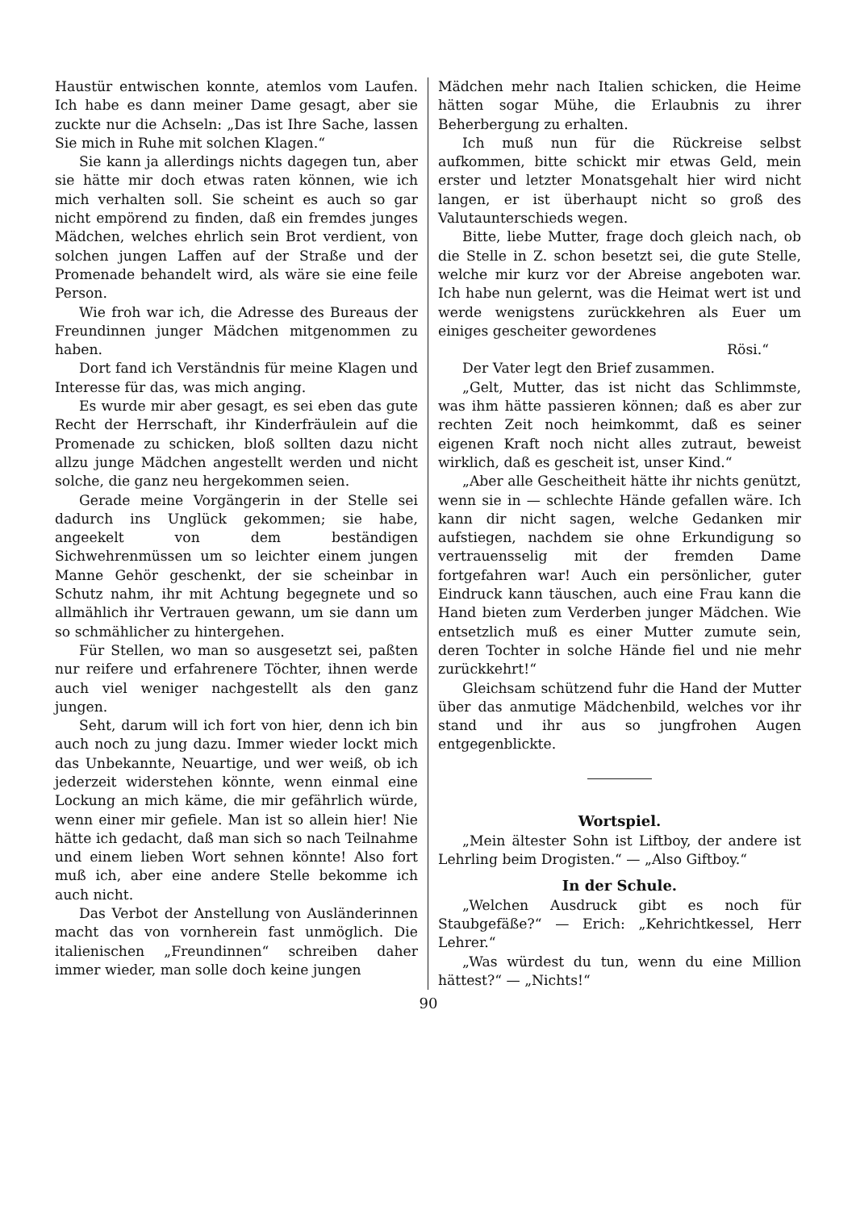Haustür entwischen konnte, atemlos vom Laufen. Ich habe es dann meiner Dame gesagt, aber sie zuckte nur die Achseln: „Das ist Ihre Sache, lassen Sie mich in Ruhe mit solchen Klagen.“
Sie kann ja allerdings nichts dagegen tun, aber sie hätte mir doch etwas raten können, wie ich mich verhalten soll. Sie scheint es auch so gar nicht empörend zu finden, daß ein fremdes junges Mädchen, welches ehrlich sein Brot verdient, von solchen jungen Laffen auf der Straße und der Promenade behandelt wird, als wäre sie eine feile Person.
Wie froh war ich, die Adresse des Bureaus der Freundinnen junger Mädchen mitgenommen zu haben.
Dort fand ich Verständnis für meine Klagen und Interesse für das, was mich anging.
Es wurde mir aber gesagt, es sei eben das gute Recht der Herrschaft, ihr Kinderfräulein auf die Promenade zu schicken, bloß sollten dazu nicht allzu junge Mädchen angestellt werden und nicht solche, die ganz neu hergekommen seien.
Gerade meine Vorgängerin in der Stelle sei dadurch ins Unglück gekommen; sie habe, angeekelt von dem beständigen Sichwehrenmüssen um so leichter einem jungen Manne Gehör geschenkt, der sie scheinbar in Schutz nahm, ihr mit Achtung begegnete und so allmählich ihr Vertrauen gewann, um sie dann um so schmählicher zu hintergehen.
Für Stellen, wo man so ausgesetzt sei, paßten nur reifere und erfahrenere Töchter, ihnen werde auch viel weniger nachgestellt als den ganz jungen.
Seht, darum will ich fort von hier, denn ich bin auch noch zu jung dazu. Immer wieder lockt mich das Unbekannte, Neuartige, und wer weiß, ob ich jederzeit widerstehen könnte, wenn einmal eine Lockung an mich käme, die mir gefährlich würde, wenn einer mir gefiele. Man ist so allein hier! Nie hätte ich gedacht, daß man sich so nach Teilnahme und einem lieben Wort sehnen könnte! Also fort muß ich, aber eine andere Stelle bekomme ich auch nicht.
Das Verbot der Anstellung von Ausländerinnen macht das von vornherein fast unmöglich. Die italienischen „Freundinnen“ schreiben daher immer wieder, man solle doch keine jungen
Mädchen mehr nach Italien schicken, die Heime hätten sogar Mühe, die Erlaubnis zu ihrer Beherbergung zu erhalten.
Ich muß nun für die Rückreise selbst aufkommen, bitte schickt mir etwas Geld, mein erster und letzter Monatsgehalt hier wird nicht langen, er ist überhaupt nicht so groß des Valutaunterschieds wegen.
Bitte, liebe Mutter, frage doch gleich nach, ob die Stelle in Z. schon besetzt sei, die gute Stelle, welche mir kurz vor der Abreise angeboten war. Ich habe nun gelernt, was die Heimat wert ist und werde wenigstens zurückkehren als Euer um einiges gescheiter gewordenes
Rösi.“
Der Vater legt den Brief zusammen.
„Gelt, Mutter, das ist nicht das Schlimmste, was ihm hätte passieren können; daß es aber zur rechten Zeit noch heimkommt, daß es seiner eigenen Kraft noch nicht alles zutraut, beweist wirklich, daß es gescheit ist, unser Kind.“
„Aber alle Gescheitheit hätte ihr nichts genützt, wenn sie in — schlechte Hände gefallen wäre. Ich kann dir nicht sagen, welche Gedanken mir aufstiegen, nachdem sie ohne Erkundigung so vertrauensselig mit der fremden Dame fortgefahren war! Auch ein persönlicher, guter Eindruck kann täuschen, auch eine Frau kann die Hand bieten zum Verderben junger Mädchen. Wie entsetzlich muß es einer Mutter zumute sein, deren Tochter in solche Hände fiel und nie mehr zurückkehrt!“
Gleichsam schützend fuhr die Hand der Mutter über das anmutige Mädchenbild, welches vor ihr stand und ihr aus so jungfrohen Augen entgegenblickte.
Wortspiel.
„Mein ältester Sohn ist Liftboy, der andere ist Lehrling beim Drogisten.“ — „Also Giftboy.“
In der Schule.
„Welchen Ausdruck gibt es noch für Staubgefäße?“ — Erich: „Kehrichtkessel, Herr Lehrer.“
„Was würdest du tun, wenn du eine Million hättest?“ — „Nichts!“
90